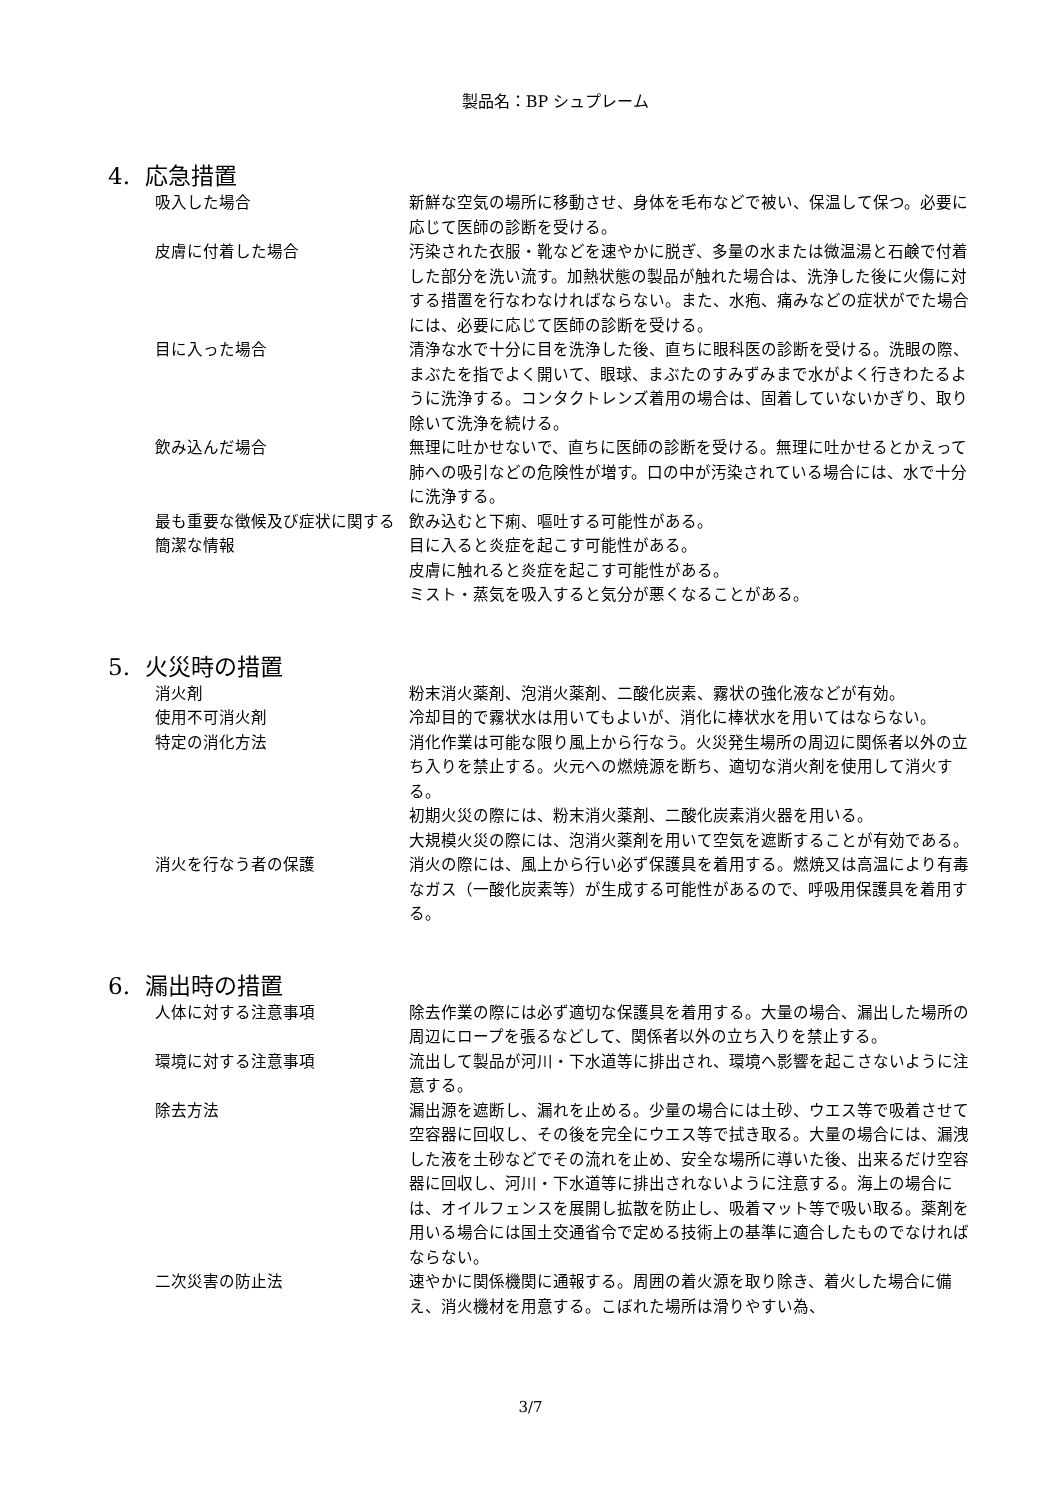製品名：BP シュプレーム
4. 応急措置
吸入した場合 新鮮な空気の場所に移動させ、身体を毛布などで被い、保温して保つ。必要に応じて医師の診断を受ける。
皮膚に付着した場合 汚染された衣服・靴などを速やかに脱ぎ、多量の水または微温湯と石鹸で付着した部分を洗い流す。加熱状態の製品が触れた場合は、洗浄した後に火傷に対する措置を行なわなければならない。また、水疱、痛みなどの症状がでた場合には、必要に応じて医師の診断を受ける。
目に入った場合 清浄な水で十分に目を洗浄した後、直ちに眼科医の診断を受ける。洗眼の際、まぶたを指でよく開いて、眼球、まぶたのすみずみまで水がよく行きわたるように洗浄する。コンタクトレンズ着用の場合は、固着していないかぎり、取り除いて洗浄を続ける。
飲み込んだ場合 無理に吐かせないで、直ちに医師の診断を受ける。無理に吐かせるとかえって肺への吸引などの危険性が増す。口の中が汚染されている場合には、水で十分に洗浄する。
最も重要な徴候及び症状に関する簡潔な情報
飲み込むと下痢、嘔吐する可能性がある。
目に入ると炎症を起こす可能性がある。
皮膚に触れると炎症を起こす可能性がある。
ミスト・蒸気を吸入すると気分が悪くなることがある。
5. 火災時の措置
消火剤 粉末消火薬剤、泡消火薬剤、二酸化炭素、霧状の強化液などが有効。
使用不可消火剤 冷却目的で霧状水は用いてもよいが、消化に棒状水を用いてはならない。
特定の消化方法 消化作業は可能な限り風上から行なう。火災発生場所の周辺に関係者以外の立ち入りを禁止する。火元への燃焼源を断ち、適切な消火剤を使用して消火する。
初期火災の際には、粉末消火薬剤、二酸化炭素消火器を用いる。
大規模火災の際には、泡消火薬剤を用いて空気を遮断することが有効である。
消火を行なう者の保護 消火の際には、風上から行い必ず保護具を着用する。燃焼又は高温により有毒なガス（一酸化炭素等）が生成する可能性があるので、呼吸用保護具を着用する。
6. 漏出時の措置
人体に対する注意事項 除去作業の際には必ず適切な保護具を着用する。大量の場合、漏出した場所の周辺にロープを張るなどして、関係者以外の立ち入りを禁止する。
環境に対する注意事項 流出して製品が河川・下水道等に排出され、環境へ影響を起こさないように注意する。
除去方法 漏出源を遮断し、漏れを止める。少量の場合には土砂、ウエス等で吸着させて空容器に回収し、その後を完全にウエス等で拭き取る。大量の場合には、漏洩した液を土砂などでその流れを止め、安全な場所に導いた後、出来るだけ空容器に回収し、河川・下水道等に排出されないように注意する。海上の場合には、オイルフェンスを展開し拡散を防止し、吸着マット等で吸い取る。薬剤を用いる場合には国土交通省令で定める技術上の基準に適合したものでなければならない。
二次災害の防止法 速やかに関係機関に通報する。周囲の着火源を取り除き、着火した場合に備え、消火機材を用意する。こぼれた場所は滑りやすい為、
3/7